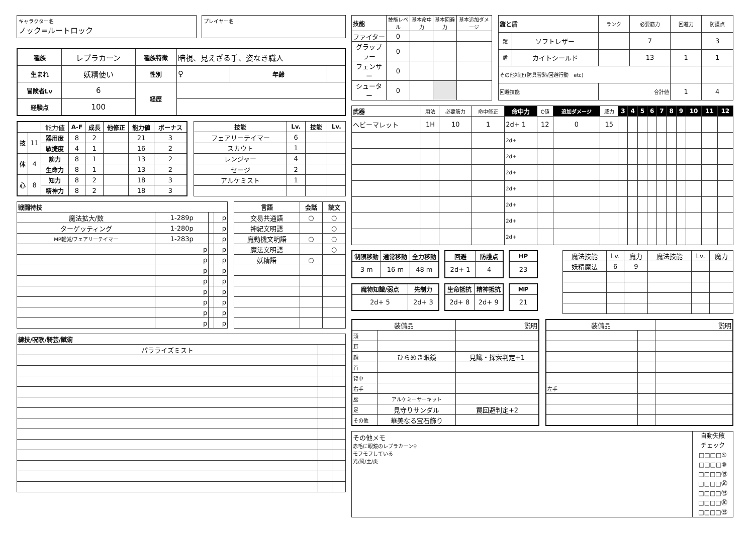キャラクター名
ノック=ルートロック
プレイヤー名
| 種族 | レプラカーン | 種族特徴 | 暗視、見えざる手、姿なき職人 | | |
| 生まれ | 妖精使い | 性別 | ♀ | 年齢 | |
| 冒険者Lv | 6 | 経歴 | | | |
| 経験点 | 100 | | | | |
| | | 能力値 | A-F | 成長 | 他修正 | 能力値 | ボーナス |
| 技 | 11 | 器用度 | 8 | 2 | | 21 | 3 |
| | | 敏捷度 | 4 | 1 | | 16 | 2 |
| 体 | 4 | 筋力 | 8 | 1 | | 13 | 2 |
| | | 生命力 | 8 | 1 | | 13 | 2 |
| 心 | 8 | 知力 | 8 | 2 | | 18 | 3 |
| | | 精神力 | 8 | 2 | | 18 | 3 |
| 技能 | Lv. | 技能 | Lv. |
| --- | --- | --- | --- |
| フェアリーテイマー | 6 | | |
| スカウト | 1 | | |
| レンジャー | 4 | | |
| セージ | 2 | | |
| アルケミスト | 1 | | |
| 戦闘特技 | | | |
| --- | --- | --- | --- |
| 魔法拡大/数 | 1-289p | | p |
| ターゲッティング | 1-280p | | p |
| MP軽減/フェアリーテイマー | 1-283p | | p |
| | p | | p |
| | p | | p |
| | p | | p |
| | p | | p |
| | p | | p |
| | p | | p |
| | p | | p |
| | p | | p |
| 言語 | 会話 | 読文 |
| --- | --- | --- |
| 交易共通語 | ○ | ○ |
| 神紀文明語 | | ○ |
| 魔動機文明語 | ○ | ○ |
| 魔法文明語 | | ○ |
| 妖精語 | ○ | |
| 練技/呪歌/騎芸/賦術 | | |
| --- | --- | --- |
| パラライズミスト | | |
| 技能 | 技能レベル | 基本命中力 | 基本回避力 | 基本追加ダメージ |
| ファイター | 0 | | | |
| グラップラー | 0 | | | |
| フェンサー | 0 | | | |
| シューター | 0 | | | |
| 鎧と盾 | | ランク | 必要筋力 | 回避力 | 防護点 |
| 鎧 | ソフトレザー | | 7 | | 3 |
| 盾 | カイトシールド | | 13 | 1 | 1 |
| その他補正(防具習熟/回避行動 etc) | | | | | |
| 回避技能 | | 合計値 | | 1 | 4 |
| 武器 | 用法 | 必要筋力 | 命中修正 | 命中力 | C値 | 追加ダメージ | 威力 | 3 | 4 | 5 | 6 | 7 | 8 | 9 | 10 | 11 | 12 |
| ヘビーマレット | 1H | 10 | 1 | 2d+ 1 | 12 | 0 | 15 | | | | | | | | | | |
| | | | | 2d+ | | | | | | | | | | | | | |
| | | | | 2d+ | | | | | | | | | | | | | |
| | | | | 2d+ | | | | | | | | | | | | | |
| | | | | 2d+ | | | | | | | | | | | | | |
| | | | | 2d+ | | | | | | | | | | | | | |
| | | | | 2d+ | | | | | | | | | | | | | |
| | | | | 2d+ | | | | | | | | | | | | | |
| 制限移動 | 通常移動 | 全力移動 |
| --- | --- | --- |
| 3 m | 16 m | 48 m |
| 回避 | 防護点 |
| --- | --- |
| 2d+ 1 | 4 |
| HP |
| --- |
| 23 |
| 魔物知識/弱点 | 先制力 |
| --- | --- |
| 2d+ 5 | 2d+ 3 |
| 生命抵抗 | 精神抵抗 |
| --- | --- |
| 2d+ 8 | 2d+ 9 |
| MP |
| --- |
| 21 |
| 魔法技能 | Lv. | 魔力 | 魔法技能 | Lv. | 魔力 |
| 妖精魔法 | 6 | 9 | | | |
| 装備品 | | 説明 |
| 頭 | | |
| 耳 | | |
| 顔 | ひらめき眼鏡 | 見識・探索判定+1 |
| 首 | | |
| 背中 | | |
| 右手 | | |
| 腰 | アルケミーサーキット | |
| 足 | 見守りサンダル | 罠回避判定+2 |
| その他 | 華美なる宝石飾り | |
| 装備品 | | 説明 |
| 左手 | | |
その他メモ
赤毛に眼鏡のレプラカーン♀
モフモフしている
光/風/土/炎
自動失敗
チェック
□□□□⑤
□□□□⑩
□□□□⑮
□□□□⑳
□□□□㉕
□□□□㉚
□□□□㉟